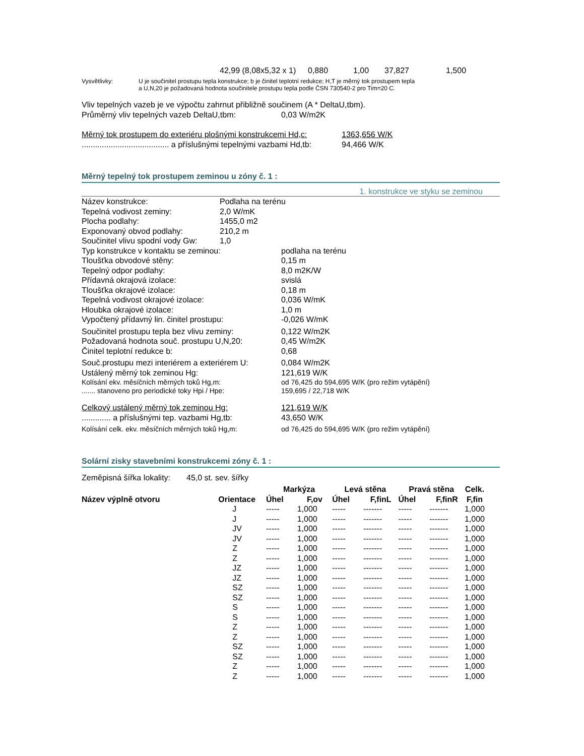42,99 (8,08x5,32 x 1) 0,880 1,00 37,827 1,500
Vysvětlivky: U je součinitel prostupu tepla konstrukce; b je činitel teplotní redukce; H,T je měrný tok prostupem tepla
a U,N,20 je požadovaná hodnota součinitele prostupu tepla podle ČSN 730540-2 pro Tim=20 C.
Vliv tepelných vazeb je ve výpočtu zahrnut přibližně součinem (A * DeltaU,tbm).
Průměrný vliv tepelných vazeb DeltaU,tbm: 0,03 W/m2K
Měrný tok prostupem do exteriéru plošnými konstrukcemi Hd,c: 1363,656 W/K
....................................... a příslušnými tepelnými vazbami Hd,tb: 94,466 W/K
Měrný tepelný tok prostupem zeminou u zóny č. 1 :
1. konstrukce ve styku se zeminou
Název konstrukce: Podlaha na terénu
Tepelná vodivost zeminy: 2,0 W/mK
Plocha podlahy: 1455,0 m2
Exponovaný obvod podlahy: 210,2 m
Součinitel vlivu spodní vody Gw: 1,0
Typ konstrukce v kontaktu se zeminou: podlaha na terénu
Tloušťka obvodové stěny: 0,15 m
Tepelný odpor podlahy: 8,0 m2K/W
Přídavná okrajová izolace: svislá
Tloušťka okrajové izolace: 0,18 m
Tepelná vodivost okrajové izolace: 0,036 W/mK
Hloubka okrajové izolace: 1,0 m
Vypočtený přídavný lin. činitel prostupu: -0,026 W/mK
Součinitel prostupu tepla bez vlivu zeminy: 0,122 W/m2K
Požadovaná hodnota souč. prostupu U,N,20: 0,45 W/m2K
Činitel teplotní redukce b: 0,68
Souč.prostupu mezi interiérem a exteriérem U: 0,084 W/m2K
Ustálený měrný tok zeminou Hg: 121,619 W/K
Kolísání ekv. měsíčních měrných toků Hg,m: od 76,425 do 594,695 W/K (pro režim vytápění)
....... stanoveno pro periodické toky Hpi / Hpe: 159,695 / 22,718 W/K
Celkový ustálený měrný tok zeminou Hg: 121,619 W/K
............. a příslušnými tep. vazbami Hg,tb: 43,650 W/K
Kolísání celk. ekv. měsíčních měrných toků Hg,m: od 76,425 do 594,695 W/K (pro režim vytápění)
Solární zisky stavebními konstrukcemi zóny č. 1 :
Zeměpisná šířka lokality: 45,0 st. sev. šířky
| | | Markýza | | Levá stěna | | Pravá stěna | | Celk. |
| --- | --- | --- | --- | --- | --- | --- | --- | --- |
| Název výplně otvoru | Orientace | Úhel | F,ov | Úhel | F,finL | Úhel | F,finR | F,fin |
| | J | ----- | 1,000 | ----- | ------- | ----- | ------- | 1,000 |
| | J | ----- | 1,000 | ----- | ------- | ----- | ------- | 1,000 |
| | JV | ----- | 1,000 | ----- | ------- | ----- | ------- | 1,000 |
| | JV | ----- | 1,000 | ----- | ------- | ----- | ------- | 1,000 |
| | Z | ----- | 1,000 | ----- | ------- | ----- | ------- | 1,000 |
| | Z | ----- | 1,000 | ----- | ------- | ----- | ------- | 1,000 |
| | JZ | ----- | 1,000 | ----- | ------- | ----- | ------- | 1,000 |
| | JZ | ----- | 1,000 | ----- | ------- | ----- | ------- | 1,000 |
| | SZ | ----- | 1,000 | ----- | ------- | ----- | ------- | 1,000 |
| | SZ | ----- | 1,000 | ----- | ------- | ----- | ------- | 1,000 |
| | S | ----- | 1,000 | ----- | ------- | ----- | ------- | 1,000 |
| | S | ----- | 1,000 | ----- | ------- | ----- | ------- | 1,000 |
| | Z | ----- | 1,000 | ----- | ------- | ----- | ------- | 1,000 |
| | Z | ----- | 1,000 | ----- | ------- | ----- | ------- | 1,000 |
| | SZ | ----- | 1,000 | ----- | ------- | ----- | ------- | 1,000 |
| | SZ | ----- | 1,000 | ----- | ------- | ----- | ------- | 1,000 |
| | Z | ----- | 1,000 | ----- | ------- | ----- | ------- | 1,000 |
| | Z | ----- | 1,000 | ----- | ------- | ----- | ------- | 1,000 |